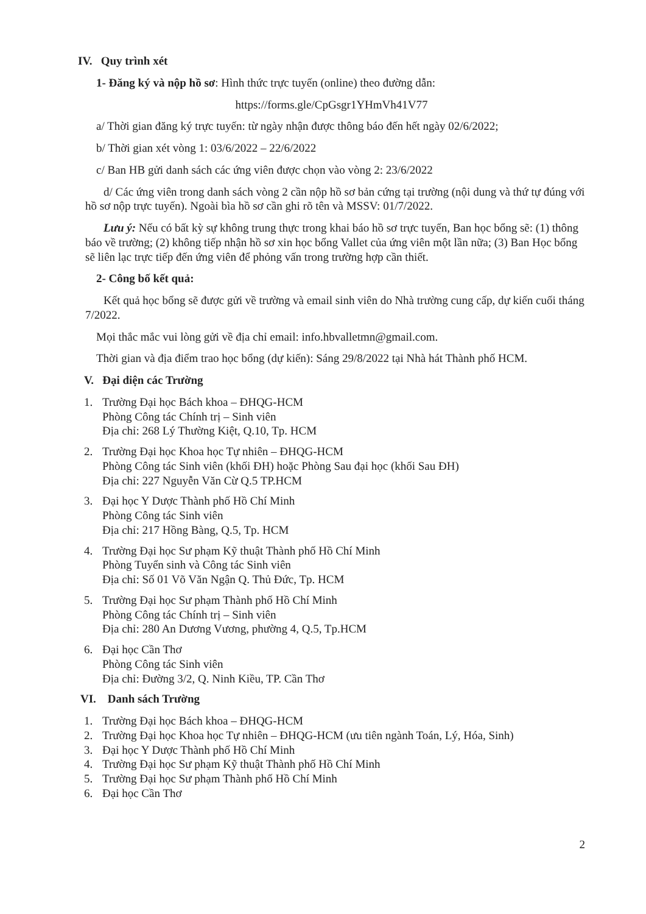IV. Quy trình xét
1- Đăng ký và nộp hồ sơ: Hình thức trực tuyến (online) theo đường dẫn:
https://forms.gle/CpGsgr1YHmVh41V77
a/ Thời gian đăng ký trực tuyến: từ ngày nhận được thông báo đến hết ngày 02/6/2022;
b/ Thời gian xét vòng 1: 03/6/2022 – 22/6/2022
c/ Ban HB gửi danh sách các ứng viên được chọn vào vòng 2: 23/6/2022
d/ Các ứng viên trong danh sách vòng 2 cần nộp hồ sơ bản cứng tại trường (nội dung và thứ tự đúng với hồ sơ nộp trực tuyến). Ngoài bìa hồ sơ cần ghi rõ tên và MSSV: 01/7/2022.
Lưu ý: Nếu có bất kỳ sự không trung thực trong khai báo hồ sơ trực tuyến, Ban học bổng sẽ: (1) thông báo về trường; (2) không tiếp nhận hồ sơ xin học bổng Vallet của ứng viên một lần nữa; (3) Ban Học bổng sẽ liên lạc trực tiếp đến ứng viên để phỏng vấn trong trường hợp cần thiết.
2- Công bố kết quả:
Kết quả học bổng sẽ được gửi về trường và email sinh viên do Nhà trường cung cấp, dự kiến cuối tháng 7/2022.
Mọi thắc mắc vui lòng gửi về địa chỉ email: info.hbvalletmn@gmail.com.
Thời gian và địa điểm trao học bổng (dự kiến): Sáng 29/8/2022 tại Nhà hát Thành phố HCM.
V. Đại diện các Trường
1. Trường Đại học Bách khoa – ĐHQG-HCM
Phòng Công tác Chính trị – Sinh viên
Địa chỉ: 268 Lý Thường Kiệt, Q.10, Tp. HCM
2. Trường Đại học Khoa học Tự nhiên – ĐHQG-HCM
Phòng Công tác Sinh viên (khối ĐH) hoặc Phòng Sau đại học (khối Sau ĐH)
Địa chỉ: 227 Nguyễn Văn Cừ Q.5 TP.HCM
3. Đại học Y Dược Thành phố Hồ Chí Minh
Phòng Công tác Sinh viên
Địa chỉ: 217 Hồng Bàng, Q.5, Tp. HCM
4. Trường Đại học Sư phạm Kỹ thuật Thành phố Hồ Chí Minh
Phòng Tuyển sinh và Công tác Sinh viên
Địa chỉ: Số 01 Võ Văn Ngận Q. Thủ Đức, Tp. HCM
5. Trường Đại học Sư phạm Thành phố Hồ Chí Minh
Phòng Công tác Chính trị – Sinh viên
Địa chỉ: 280 An Dương Vương, phường 4, Q.5, Tp.HCM
6. Đại học Cần Thơ
Phòng Công tác Sinh viên
Địa chỉ: Đường 3/2, Q. Ninh Kiều, TP. Cần Thơ
VI. Danh sách Trường
1. Trường Đại học Bách khoa – ĐHQG-HCM
2. Trường Đại học Khoa học Tự nhiên – ĐHQG-HCM (ưu tiên ngành Toán, Lý, Hóa, Sinh)
3. Đại học Y Dược Thành phố Hồ Chí Minh
4. Trường Đại học Sư phạm Kỹ thuật Thành phố Hồ Chí Minh
5. Trường Đại học Sư phạm Thành phố Hồ Chí Minh
6. Đại học Cần Thơ
2